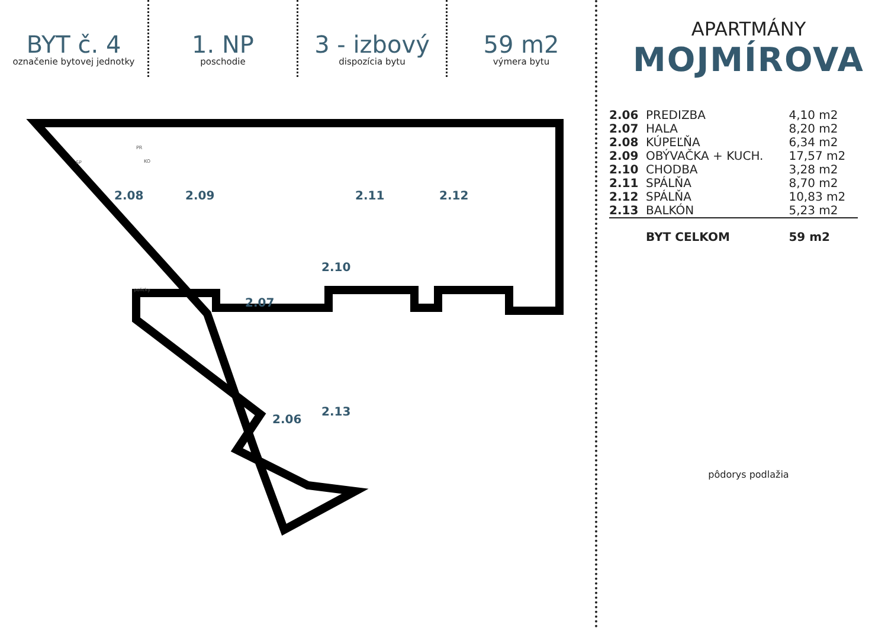BYT č. 4
označenie bytovej jednotky
1. NP
poschodie
3 - izbový
dispozícia bytu
59 m2
výmera bytu
2.08
2.09
2.11
2.12
2.10
2.07
2.13
2.06
SP
PR
KO
policky
APARTMÁNY
MOJMÍROVA
| 2.06 | PREDIZBA | 4,10 m2 |
| 2.07 | HALA | 8,20 m2 |
| 2.08 | KÚPEĽŇA | 6,34 m2 |
| 2.09 | OBÝVAČKA + KUCH. | 17,57 m2 |
| 2.10 | CHODBA | 3,28 m2 |
| 2.11 | SPÁLŇA | 8,70 m2 |
| 2.12 | SPÁLŇA | 10,83 m2 |
| 2.13 | BALKÓN | 5,23 m2 |
| | BYT CELKOM | 59 m2 |
pôdorys podlažia